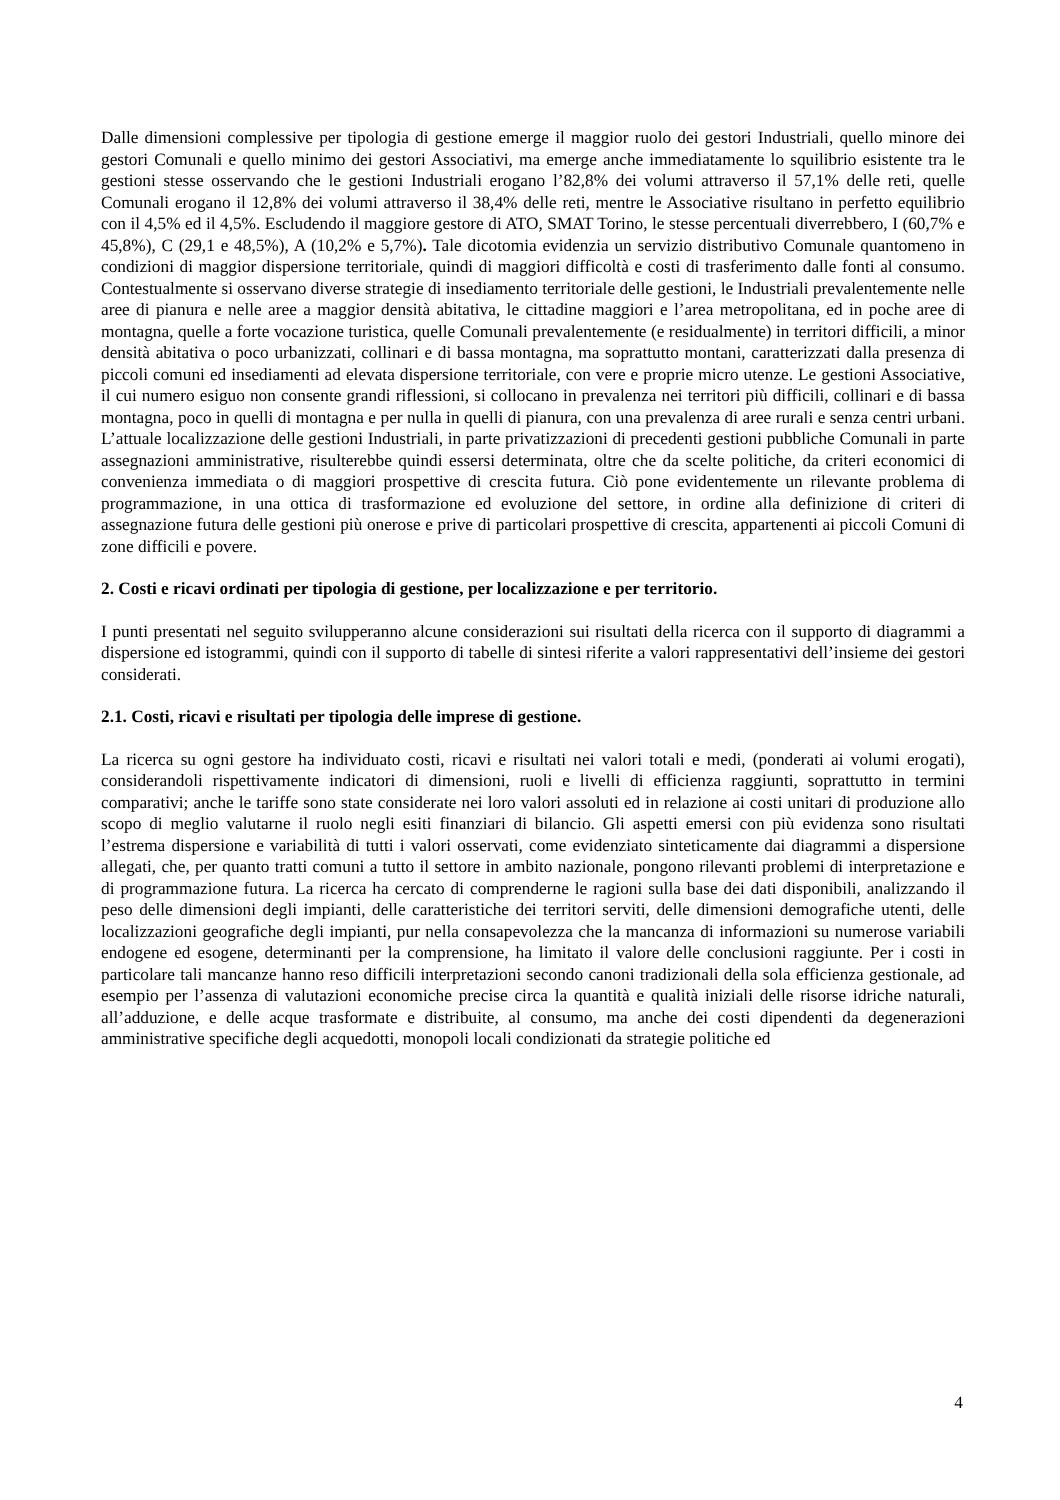Dalle dimensioni complessive per tipologia di gestione emerge il maggior ruolo dei gestori Industriali, quello minore dei gestori Comunali e quello minimo dei gestori Associativi, ma emerge anche immediatamente lo squilibrio esistente tra le gestioni stesse osservando che le gestioni Industriali erogano l’82,8% dei volumi attraverso il 57,1% delle reti, quelle Comunali erogano il 12,8% dei volumi attraverso il 38,4% delle reti, mentre le Associative risultano in perfetto equilibrio con il 4,5% ed il 4,5%. Escludendo il maggiore gestore di ATO, SMAT Torino, le stesse percentuali diverrebbero, I (60,7% e 45,8%), C (29,1 e 48,5%), A (10,2% e 5,7%). Tale dicotomia evidenzia un servizio distributivo Comunale quantomeno in condizioni di maggior dispersione territoriale, quindi di maggiori difficoltà e costi di trasferimento dalle fonti al consumo. Contestualmente si osservano diverse strategie di insediamento territoriale delle gestioni, le Industriali prevalentemente nelle aree di pianura e nelle aree a maggior densità abitativa, le cittadine maggiori e l’area metropolitana, ed in poche aree di montagna, quelle a forte vocazione turistica, quelle Comunali prevalentemente (e residualmente) in territori difficili, a minor densità abitativa o poco urbanizzati, collinari e di bassa montagna, ma soprattutto montani, caratterizzati dalla presenza di piccoli comuni ed insediamenti ad elevata dispersione territoriale, con vere e proprie micro utenze. Le gestioni Associative, il cui numero esiguo non consente grandi riflessioni, si collocano in prevalenza nei territori più difficili, collinari e di bassa montagna, poco in quelli di montagna e per nulla in quelli di pianura, con una prevalenza di aree rurali e senza centri urbani. L’attuale localizzazione delle gestioni Industriali, in parte privatizzazioni di precedenti gestioni pubbliche Comunali in parte assegnazioni amministrative, risulterebbe quindi essersi determinata, oltre che da scelte politiche, da criteri economici di convenienza immediata o di maggiori prospettive di crescita futura. Ciò pone evidentemente un rilevante problema di programmazione, in una ottica di trasformazione ed evoluzione del settore, in ordine alla definizione di criteri di assegnazione futura delle gestioni più onerose e prive di particolari prospettive di crescita, appartenenti ai piccoli Comuni di zone difficili e povere.
2. Costi e ricavi ordinati per tipologia di gestione, per localizzazione e per territorio.
I punti presentati nel seguito svilupperanno alcune considerazioni sui risultati della ricerca con il supporto di diagrammi a dispersione ed istogrammi, quindi con il supporto di tabelle di sintesi riferite a valori rappresentativi dell’insieme dei gestori considerati.
2.1. Costi, ricavi e risultati per tipologia delle imprese di gestione.
La ricerca su ogni gestore ha individuato costi, ricavi e risultati nei valori totali e medi, (ponderati ai volumi erogati), considerandoli rispettivamente indicatori di dimensioni, ruoli e livelli di efficienza raggiunti, soprattutto in termini comparativi; anche le tariffe sono state considerate nei loro valori assoluti ed in relazione ai costi unitari di produzione allo scopo di meglio valutarne il ruolo negli esiti finanziari di bilancio. Gli aspetti emersi con più evidenza sono risultati l’estrema dispersione e variabilità di tutti i valori osservati, come evidenziato sinteticamente dai diagrammi a dispersione allegati, che, per quanto tratti comuni a tutto il settore in ambito nazionale, pongono rilevanti problemi di interpretazione e di programmazione futura. La ricerca ha cercato di comprenderne le ragioni sulla base dei dati disponibili, analizzando il peso delle dimensioni degli impianti, delle caratteristiche dei territori serviti, delle dimensioni demografiche utenti, delle localizzazioni geografiche degli impianti, pur nella consapevolezza che la mancanza di informazioni su numerose variabili endogene ed esogene, determinanti per la comprensione, ha limitato il valore delle conclusioni raggiunte. Per i costi in particolare tali mancanze hanno reso difficili interpretazioni secondo canoni tradizionali della sola efficienza gestionale, ad esempio per l’assenza di valutazioni economiche precise circa la quantità e qualità iniziali delle risorse idriche naturali, all’adduzione, e delle acque trasformate e distribuite, al consumo, ma anche dei costi dipendenti da degenerazioni amministrative specifiche degli acquedotti, monopoli locali condizionati da strategie politiche ed
4